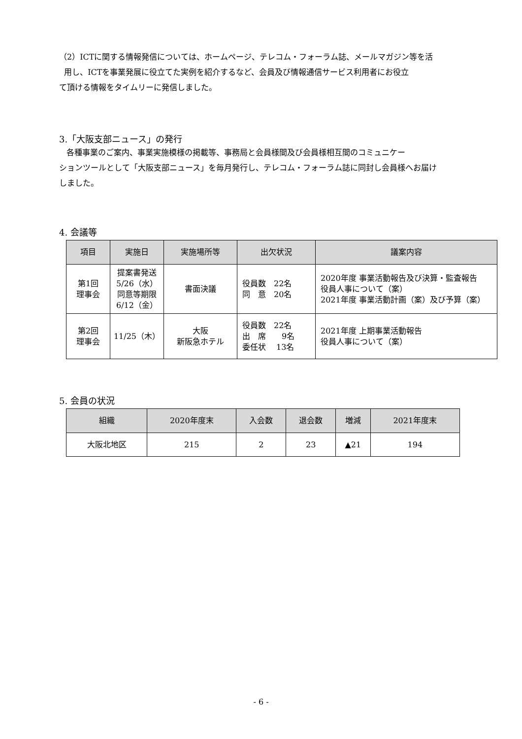（2）ICTに関する情報発信については、ホームページ、テレコム・フォーラム誌、メールマガジン等を活
用し、ICTを事業発展に役立てた実例を紹介するなど、会員及び情報通信サービス利用者にお役立
て頂ける情報をタイムリーに発信しました。
3.「大阪支部ニュース」の発行
各種事業のご案内、事業実施模様の掲載等、事務局と会員様間及び会員様相互間のコミュニケー
ションツールとして「大阪支部ニュース」を毎月発行し、テレコム・フォーラム誌に同封し会員様へお届け
しました。
4. 会議等
| 項目 | 実施日 | 実施場所等 | 出欠状況 | 議案内容 |
| --- | --- | --- | --- | --- |
| 第1回 理事会 | 提案書発送 5/26（水） 同意等期限 6/12（金） | 書面決議 | 役員数 22名 同 意 20名 | 2020年度 事業活動報告及び決算・監査報告 役員人事について（案） 2021年度 事業活動計画（案）及び予算（案） |
| 第2回 理事会 | 11/25（木） | 大阪 新阪急ホテル | 役員数 22名 出 席 9名 委任状 13名 | 2021年度 上期事業活動報告 役員人事について（案） |
5. 会員の状況
| 組織 | 2020年度末 | 入会数 | 退会数 | 増減 | 2021年度末 |
| --- | --- | --- | --- | --- | --- |
| 大阪北地区 | 215 | 2 | 23 | ▲21 | 194 |
- 6 -